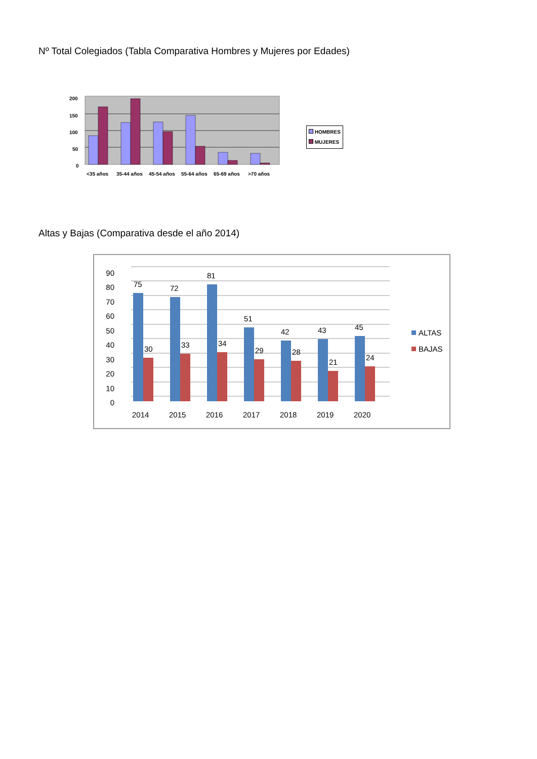Nº Total Colegiados (Tabla Comparativa Hombres y Mujeres por Edades)
200
150
100
50
0
<35 años
35-44 años
45-54 años
55-64 años
65-69 años
>70 años
HOMBRES
MUJERES
Altas y Bajas (Comparativa desde el año 2014)
90
80
70
60
50
40
30
20
10
0
75
72
81
51
42
43
45
30
33
34
29
28
21
24
2014
2015
2016
2017
2018
2019
2020
ALTAS
BAJAS